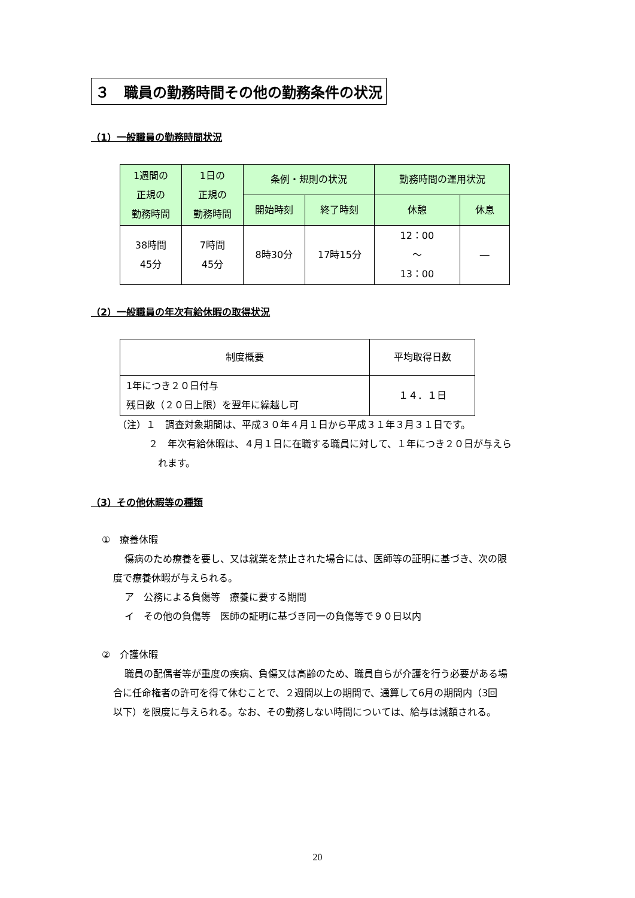３　職員の勤務時間その他の勤務条件の状況
（1）一般職員の勤務時間状況
| 1週間の 正規の 勤務時間 | 1日の 正規の 勤務時間 | 条例・規則の状況 | | 勤務時間の運用状況 | |
| --- | --- | --- | --- | --- | --- |
| | | 開始時刻 | 終了時刻 | 休憩 | 休息 |
| 38時間 45分 | 7時間 45分 | 8時30分 | 17時15分 | 12：00 ～ 13：00 | ― |
（2）一般職員の年次有給休暇の取得状況
| 制度概要 | 平均取得日数 |
| 1年につき２０日付与 残日数（２０日上限）を翌年に繰越し可 | １４．１日 |
（注）１　調査対象期間は、平成３０年４月１日から平成３１年３月３１日です。
２　年次有給休暇は、４月１日に在職する職員に対して、１年につき２０日が与えら
れます。
（3）その他休暇等の種類
①　療養休暇
傷病のため療養を要し、又は就業を禁止された場合には、医師等の証明に基づき、次の限
度で療養休暇が与えられる。
ア　公務による負傷等　療養に要する期間
イ　その他の負傷等　医師の証明に基づき同一の負傷等で９０日以内
②　介護休暇
職員の配偶者等が重度の疾病、負傷又は高齢のため、職員自らが介護を行う必要がある場
合に任命権者の許可を得て休むことで、２週間以上の期間で、通算して6月の期間内（3回
以下）を限度に与えられる。なお、その勤務しない時間については、給与は減額される。
20